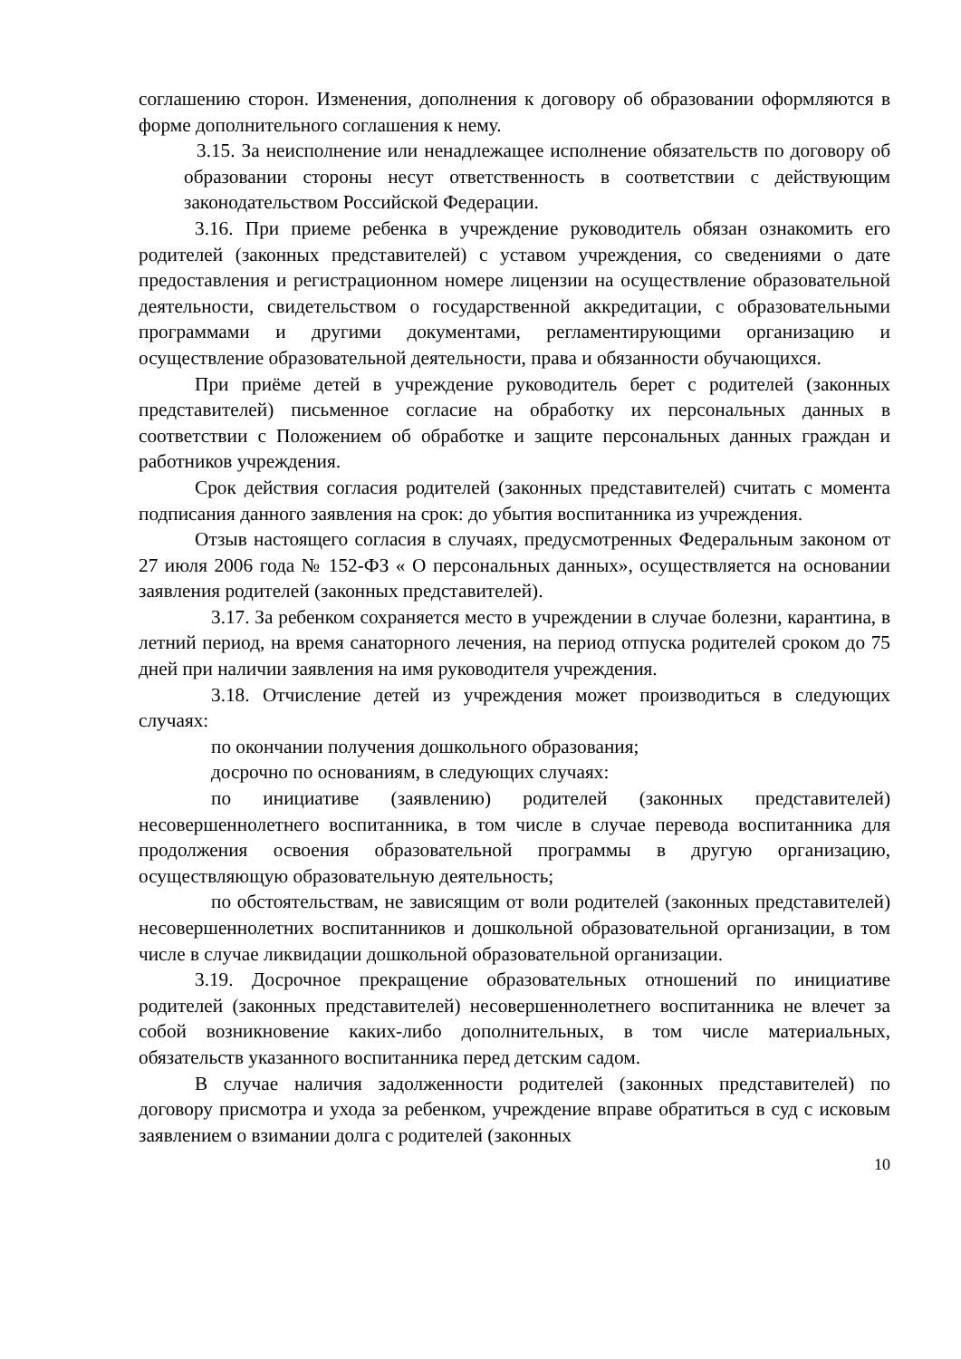соглашению сторон. Изменения, дополнения к договору об образовании оформляются в форме дополнительного соглашения к нему.
3.15. За неисполнение или ненадлежащее исполнение обязательств по договору об образовании стороны несут ответственность в соответствии с действующим законодательством Российской Федерации.
3.16. При приеме ребенка в учреждение руководитель обязан ознакомить его родителей (законных представителей) с уставом учреждения, со сведениями о дате предоставления и регистрационном номере лицензии на осуществление образовательной деятельности, свидетельством о государственной аккредитации, с образовательными программами и другими документами, регламентирующими организацию и осуществление образовательной деятельности, права и обязанности обучающихся.
При приёме детей в учреждение руководитель берет с родителей (законных представителей) письменное согласие на обработку их персональных данных в соответствии с Положением об обработке и защите персональных данных граждан и работников учреждения.
Срок действия согласия родителей (законных представителей) считать с момента подписания данного заявления на срок: до убытия воспитанника из учреждения.
Отзыв настоящего согласия в случаях, предусмотренных Федеральным законом от 27 июля 2006 года № 152-ФЗ « О персональных данных», осуществляется на основании заявления родителей (законных представителей).
3.17. За ребенком сохраняется место в учреждении в случае болезни, карантина, в летний период, на время санаторного лечения, на период отпуска родителей сроком до 75 дней при наличии заявления на имя руководителя учреждения.
3.18. Отчисление детей из учреждения может производиться в следующих случаях:
по окончании получения дошкольного образования;
досрочно по основаниям, в следующих случаях:
по инициативе (заявлению) родителей (законных представителей) несовершеннолетнего воспитанника, в том числе в случае перевода воспитанника для продолжения освоения образовательной программы в другую организацию, осуществляющую образовательную деятельность;
по обстоятельствам, не зависящим от воли родителей (законных представителей) несовершеннолетних воспитанников и дошкольной образовательной организации, в том числе в случае ликвидации дошкольной образовательной организации.
3.19. Досрочное прекращение образовательных отношений по инициативе родителей (законных представителей) несовершеннолетнего воспитанника не влечет за собой возникновение каких-либо дополнительных, в том числе материальных, обязательств указанного воспитанника перед детским садом.
В случае наличия задолженности родителей (законных представителей) по договору присмотра и ухода за ребенком, учреждение вправе обратиться в суд с исковым заявлением о взимании долга с родителей (законных
10